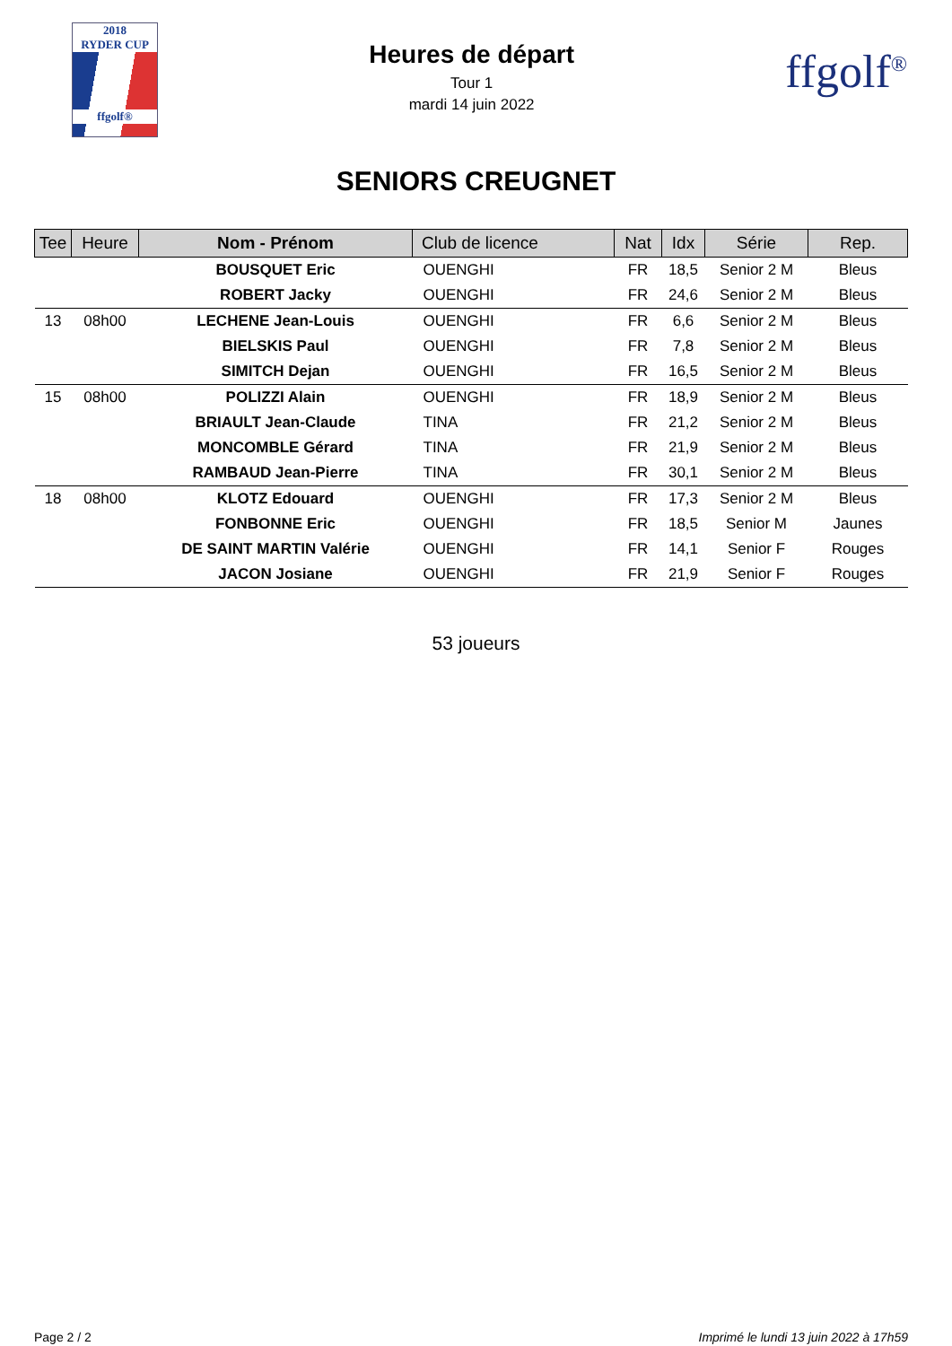2018
RYDER CUP
ffgolf®
Heures de départ
Tour 1
mardi 14 juin 2022
ffgolf<sup>®</sup>
SENIORS CREUGNET
| Tee | Heure | Nom - Prénom | Club de licence | Nat | Idx | Série | Rep. |
| --- | --- | --- | --- | --- | --- | --- | --- |
| | | BOUSQUET Eric | OUENGHI | FR | 18,5 | Senior 2 M | Bleus |
| | | ROBERT Jacky | OUENGHI | FR | 24,6 | Senior 2 M | Bleus |
| 13 | 08h00 | LECHENE Jean-Louis | OUENGHI | FR | 6,6 | Senior 2 M | Bleus |
| | | BIELSKIS Paul | OUENGHI | FR | 7,8 | Senior 2 M | Bleus |
| | | SIMITCH Dejan | OUENGHI | FR | 16,5 | Senior 2 M | Bleus |
| 15 | 08h00 | POLIZZI Alain | OUENGHI | FR | 18,9 | Senior 2 M | Bleus |
| | | BRIAULT Jean-Claude | TINA | FR | 21,2 | Senior 2 M | Bleus |
| | | MONCOMBLE Gérard | TINA | FR | 21,9 | Senior 2 M | Bleus |
| | | RAMBAUD Jean-Pierre | TINA | FR | 30,1 | Senior 2 M | Bleus |
| 18 | 08h00 | KLOTZ Edouard | OUENGHI | FR | 17,3 | Senior 2 M | Bleus |
| | | FONBONNE Eric | OUENGHI | FR | 18,5 | Senior M | Jaunes |
| | | DE SAINT MARTIN Valérie | OUENGHI | FR | 14,1 | Senior F | Rouges |
| | | JACON Josiane | OUENGHI | FR | 21,9 | Senior F | Rouges |
53 joueurs
Page 2 / 2 Imprimé le lundi 13 juin 2022 à 17h59